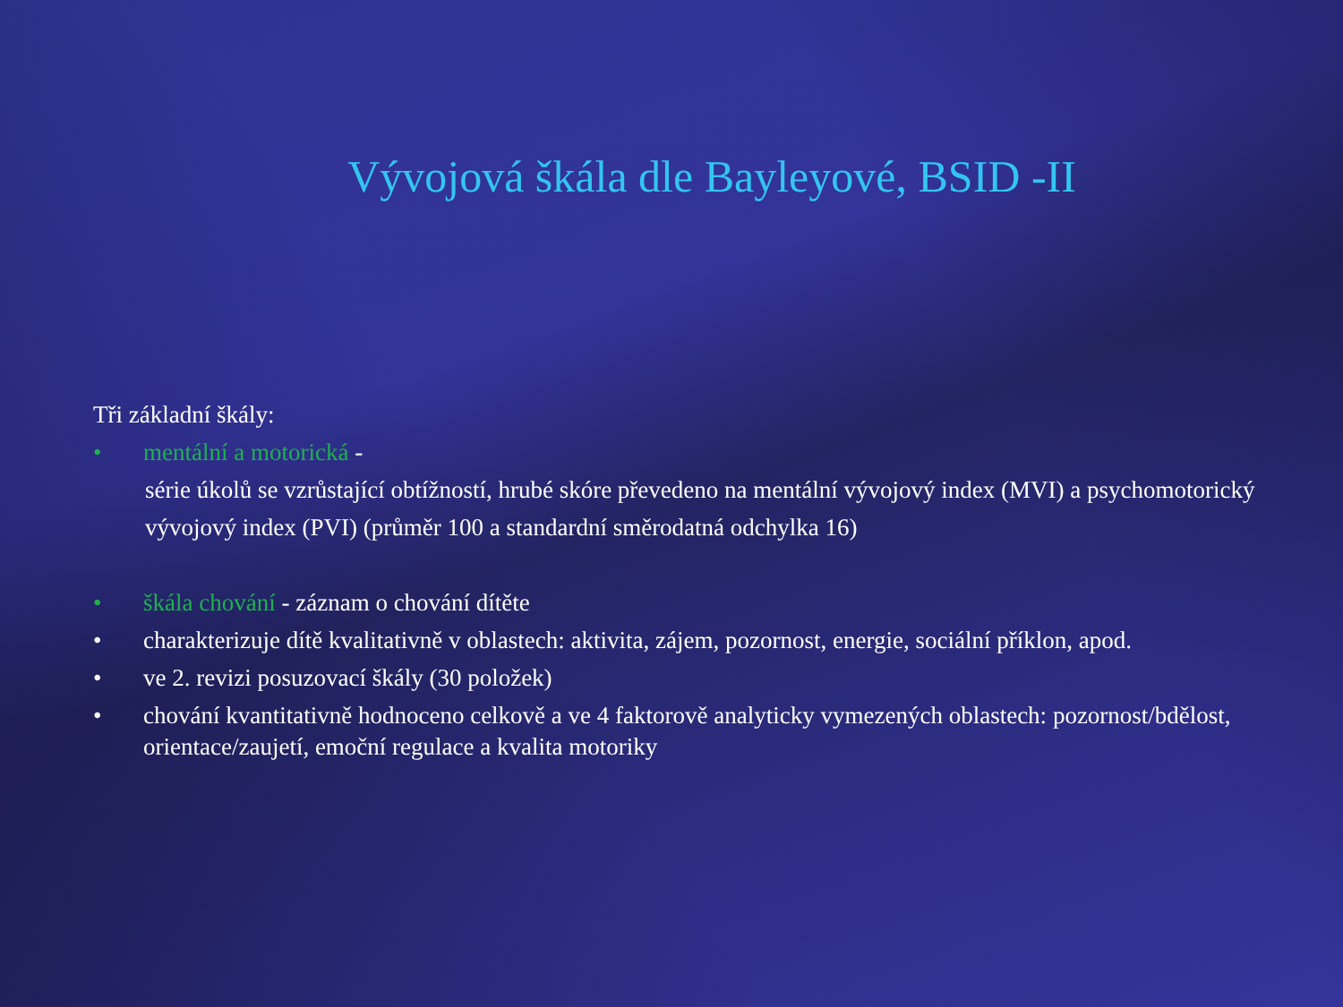Vývojová škála dle Bayleyové, BSID -II
Tři základní škály:
• mentální a motorická -
série úkolů se vzrůstající obtížností, hrubé skóre převedeno na mentální vývojový index (MVI) a psychomotorický vývojový index (PVI) (průměr 100 a standardní směrodatná odchylka 16)
• škála chování - záznam o chování dítěte
• charakterizuje dítě kvalitativně v oblastech: aktivita, zájem, pozornost, energie, sociální příklon, apod.
• ve 2. revizi posuzovací škály (30 položek)
• chování kvantitativně hodnoceno celkově a ve 4 faktorově analyticky vymezených oblastech: pozornost/bdělost, orientace/zaujetí, emoční regulace a kvalita motoriky